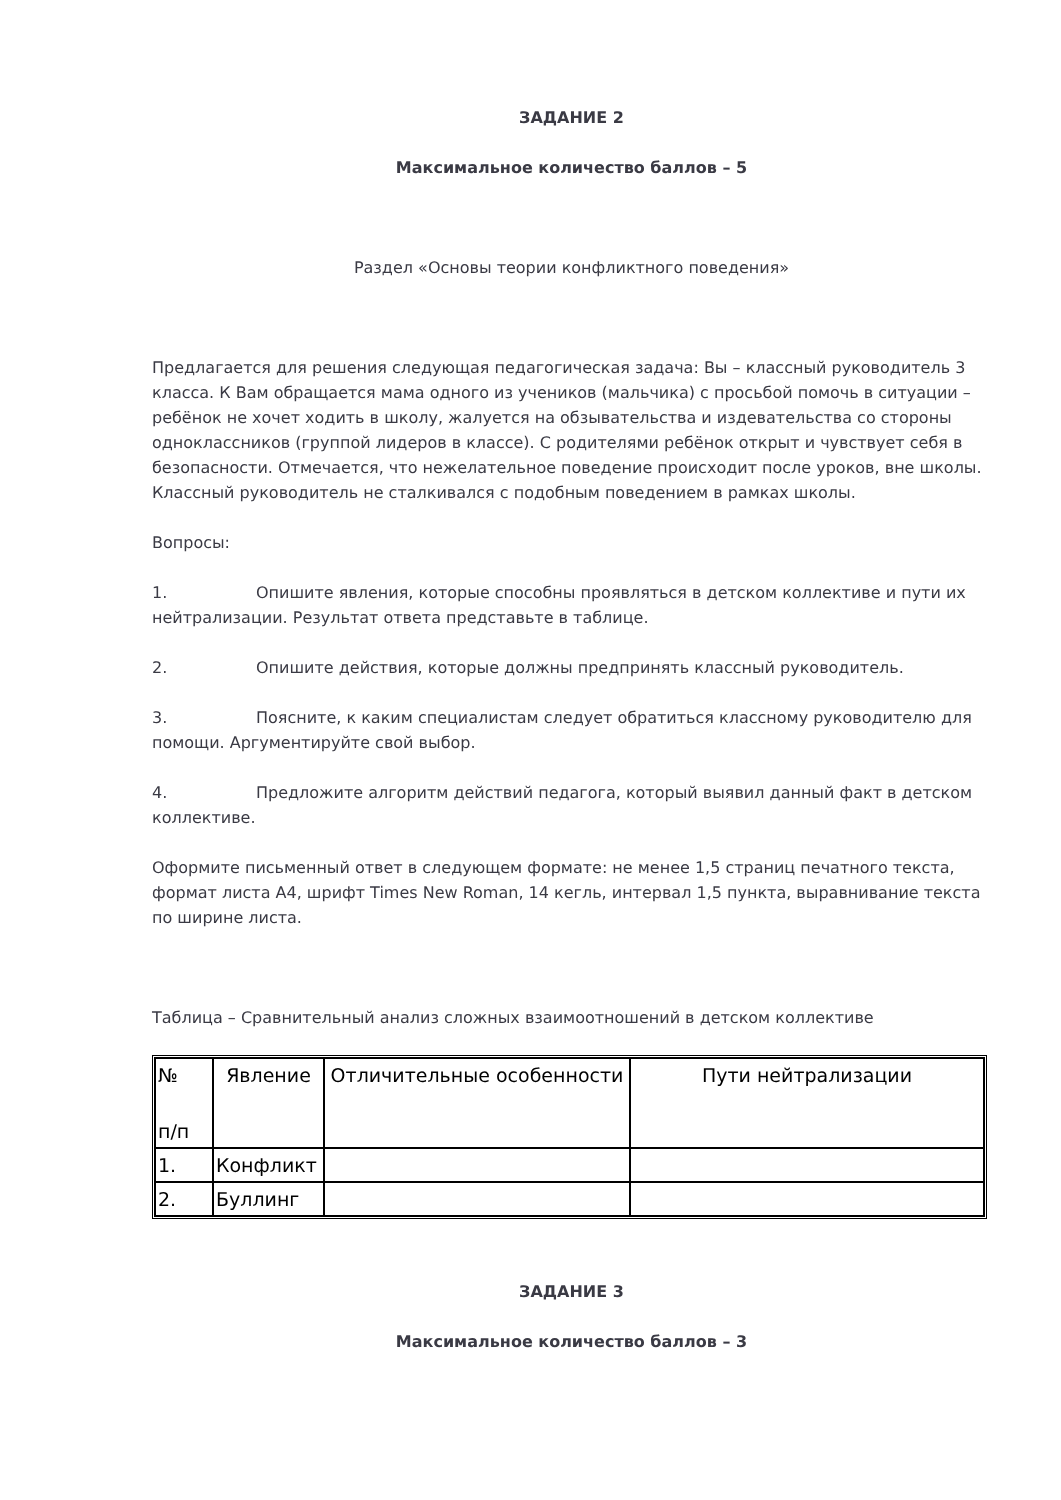ЗАДАНИЕ 2
Максимальное количество баллов – 5
Раздел «Основы теории конфликтного поведения»
Предлагается для решения следующая педагогическая задача: Вы – классный руководитель 3 класса. К Вам обращается мама одного из учеников (мальчика) с просьбой помочь в ситуации – ребёнок не хочет ходить в школу, жалуется на обзывательства и издевательства со стороны одноклассников (группой лидеров в классе). С родителями ребёнок открыт и чувствует себя в безопасности. Отмечается, что нежелательное поведение происходит после уроков, вне школы. Классный руководитель не сталкивался с подобным поведением в рамках школы.
Вопросы:
1. Опишите явления, которые способны проявляться в детском коллективе и пути их нейтрализации. Результат ответа представьте в таблице.
2. Опишите действия, которые должны предпринять классный руководитель.
3. Поясните, к каким специалистам следует обратиться классному руководителю для помощи. Аргументируйте свой выбор.
4. Предложите алгоритм действий педагога, который выявил данный факт в детском коллективе.
Оформите письменный ответ в следующем формате: не менее 1,5 страниц печатного текста, формат листа А4, шрифт Times New Roman, 14 кегль, интервал 1,5 пункта, выравнивание текста по ширине листа.
Таблица – Сравнительный анализ сложных взаимоотношений в детском коллективе
| № п/п | Явление | Отличительные особенности | Пути нейтрализации |
| --- | --- | --- | --- |
| 1. | Конфликт | | |
| 2. | Буллинг | | |
ЗАДАНИЕ 3
Максимальное количество баллов – 3